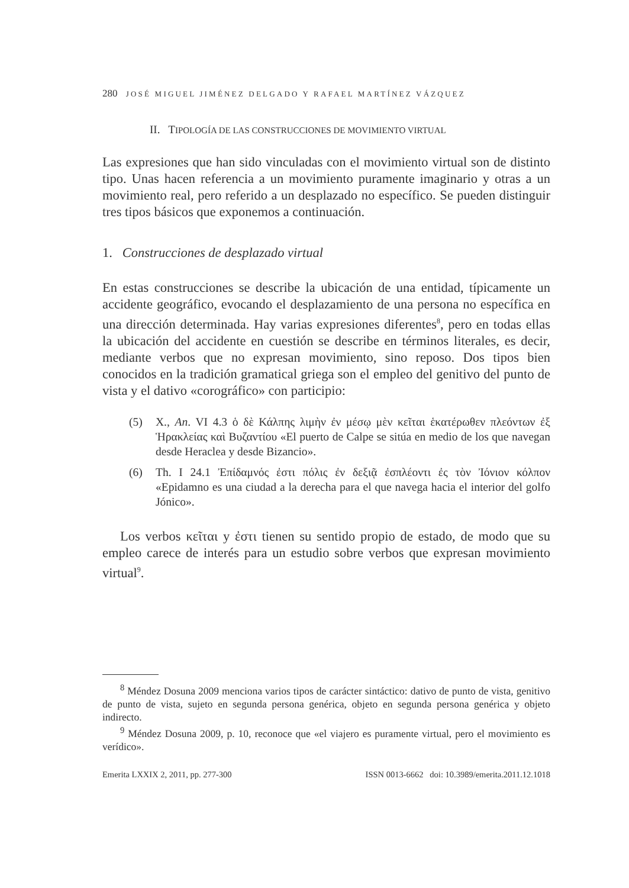280 JOSÉ MIGUEL JIMÉNEZ DELGADO Y RAFAEL MARTÍNEZ VÁZQUEZ
II. TIPOLOGÍA DE LAS CONSTRUCCIONES DE MOVIMIENTO VIRTUAL
Las expresiones que han sido vinculadas con el movimiento virtual son de distinto tipo. Unas hacen referencia a un movimiento puramente imaginario y otras a un movimiento real, pero referido a un desplazado no específico. Se pueden distinguir tres tipos básicos que exponemos a continuación.
1. Construcciones de desplazado virtual
En estas construcciones se describe la ubicación de una entidad, típicamente un accidente geográfico, evocando el desplazamiento de una persona no específica en una dirección determinada. Hay varias expresiones diferentes<sup>8</sup>, pero en todas ellas la ubicación del accidente en cuestión se describe en términos literales, es decir, mediante verbos que no expresan movimiento, sino reposo. Dos tipos bien conocidos en la tradición gramatical griega son el empleo del genitivo del punto de vista y el dativo «corográfico» con participio:
(5) X., An. VI 4.3 ὁ δὲ Κάλπης λιμὴν ἐν μέσῳ μὲν κεῖται ἑκατέρωθεν πλεόντων ἐξ Ἡρακλείας καὶ Βυζαντίου «El puerto de Calpe se sitúa en medio de los que navegan desde Heraclea y desde Bizancio».
(6) Th. I 24.1 Ἐπίδαμνός ἐστι πόλις ἐν δεξιᾷ ἐσπλέοντι ἐς τὸν Ἰόνιον κόλπον «Epidamno es una ciudad a la derecha para el que navega hacia el interior del golfo Jónico».
Los verbos κεῖται y ἐστι tienen su sentido propio de estado, de modo que su empleo carece de interés para un estudio sobre verbos que expresan movimiento virtual<sup>9</sup>.
<sup>8</sup> Méndez Dosuna 2009 menciona varios tipos de carácter sintáctico: dativo de punto de vista, genitivo de punto de vista, sujeto en segunda persona genérica, objeto en segunda persona genérica y objeto indirecto.
<sup>9</sup> Méndez Dosuna 2009, p. 10, reconoce que «el viajero es puramente virtual, pero el movimiento es verídico».
Emerita LXXIX 2, 2011, pp. 277-300 ISSN 0013-6662 doi: 10.3989/emerita.2011.12.1018